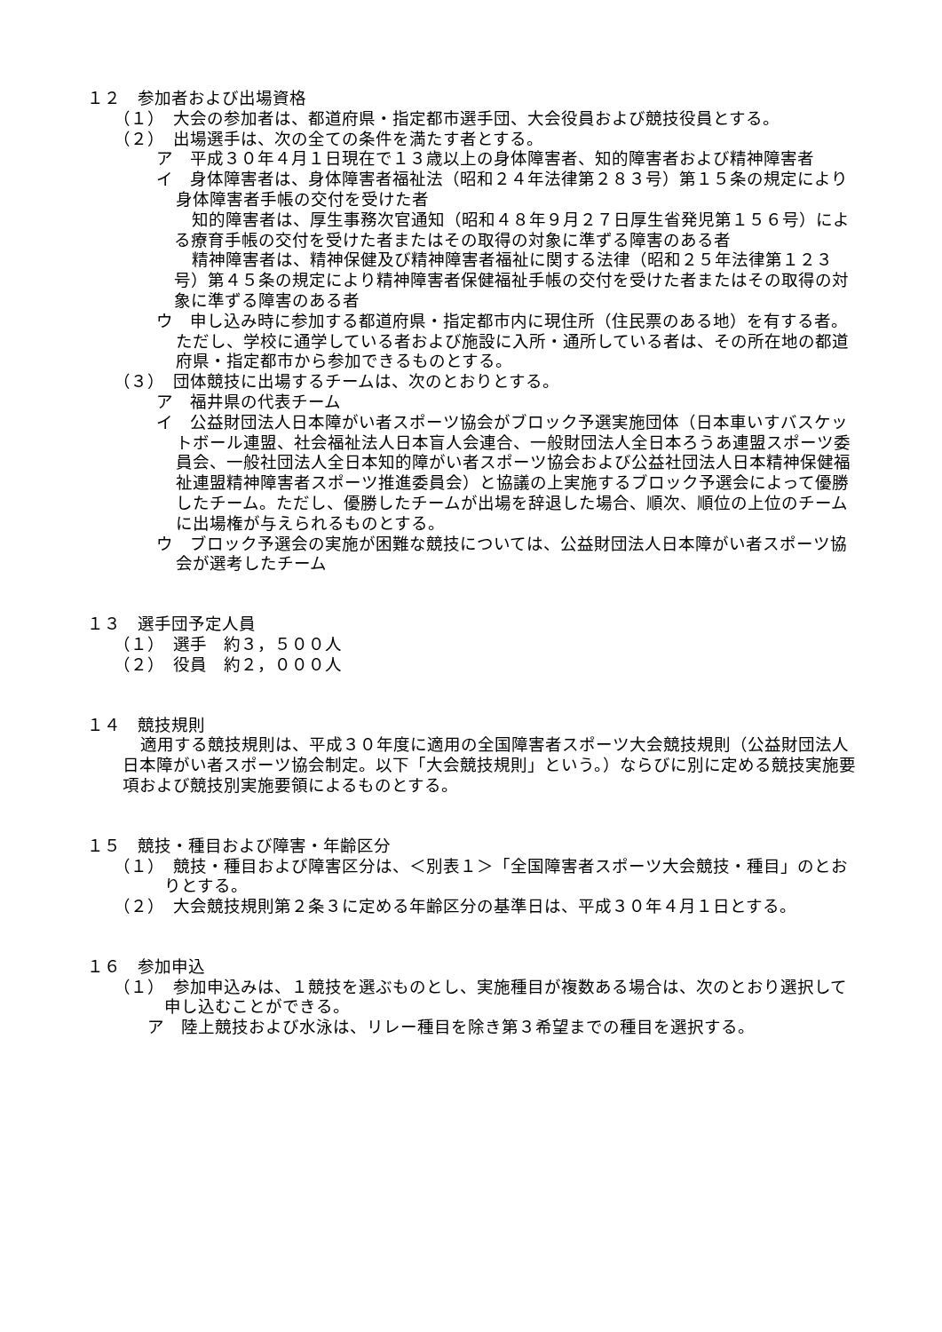１２　参加者および出場資格
（１）　大会の参加者は、都道府県・指定都市選手団、大会役員および競技役員とする。
（２）　出場選手は、次の全ての条件を満たす者とする。
ア　平成３０年４月１日現在で１３歳以上の身体障害者、知的障害者および精神障害者
イ　身体障害者は、身体障害者福祉法（昭和２４年法律第２８３号）第１５条の規定により身体障害者手帳の交付を受けた者
知的障害者は、厚生事務次官通知（昭和４８年９月２７日厚生省発児第１５６号）による療育手帳の交付を受けた者またはその取得の対象に準ずる障害のある者
精神障害者は、精神保健及び精神障害者福祉に関する法律（昭和２５年法律第１２３号）第４５条の規定により精神障害者保健福祉手帳の交付を受けた者またはその取得の対象に準ずる障害のある者
ウ　申し込み時に参加する都道府県・指定都市内に現住所（住民票のある地）を有する者。ただし、学校に通学している者および施設に入所・通所している者は、その所在地の都道府県・指定都市から参加できるものとする。
（３）　団体競技に出場するチームは、次のとおりとする。
ア　福井県の代表チーム
イ　公益財団法人日本障がい者スポーツ協会がブロック予選実施団体（日本車いすバスケットボール連盟、社会福祉法人日本盲人会連合、一般財団法人全日本ろうあ連盟スポーツ委員会、一般社団法人全日本知的障がい者スポーツ協会および公益社団法人日本精神保健福祉連盟精神障害者スポーツ推進委員会）と協議の上実施するブロック予選会によって優勝したチーム。ただし、優勝したチームが出場を辞退した場合、順次、順位の上位のチームに出場権が与えられるものとする。
ウ　ブロック予選会の実施が困難な競技については、公益財団法人日本障がい者スポーツ協会が選考したチーム
１３　選手団予定人員
（１）　選手　約３，５００人
（２）　役員　約２，０００人
１４　競技規則
適用する競技規則は、平成３０年度に適用の全国障害者スポーツ大会競技規則（公益財団法人日本障がい者スポーツ協会制定。以下「大会競技規則」という。）ならびに別に定める競技実施要項および競技別実施要領によるものとする。
１５　競技・種目および障害・年齢区分
（１）　競技・種目および障害区分は、＜別表１＞「全国障害者スポーツ大会競技・種目」のとおりとする。
（２）　大会競技規則第２条３に定める年齢区分の基準日は、平成３０年４月１日とする。
１６　参加申込
（１）　参加申込みは、１競技を選ぶものとし、実施種目が複数ある場合は、次のとおり選択して申し込むことができる。
ア　陸上競技および水泳は、リレー種目を除き第３希望までの種目を選択する。